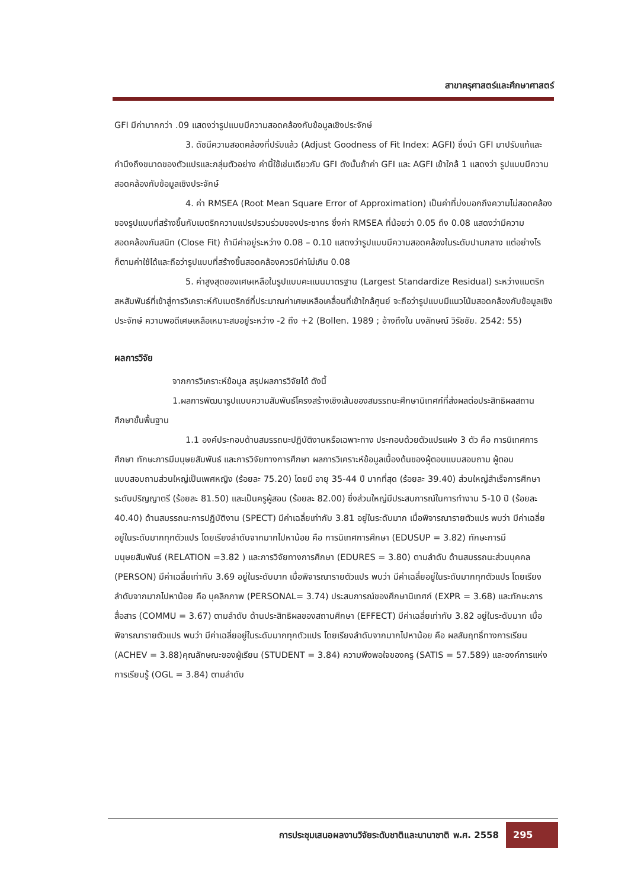สาขาครุศาสตร์และศึกษาศาสตร์
GFI มีค่ามากกว่า .09 แสดงว่ารูปแบบมีความสอดคล้องกับข้อมูลเชิงประจักษ์
3. ดัชนีความสอดคล้องที่ปรับแล้ว (Adjust Goodness of Fit Index: AGFI) ซึ่งนำ GFI มาปรับแก้และคำนึงถึงขนาดของตัวแปรและกลุ่มตัวอย่าง ค่านี้ใช้เช่นเดียวกับ GFI ดังนั้นถ้าค่า GFI และ AGFI เข้าใกล้ 1 แสดงว่า รูปแบบมีความสอดคล้องกับข้อมูลเชิงประจักษ์
4. ค่า RMSEA (Root Mean Square Error of Approximation) เป็นค่าที่บ่งบอกถึงความไม่สอดคล้องของรูปแบบที่สร้างขึ้นกับเมตริกความแปรปรวนร่วมของประชากร ซึ่งค่า RMSEA ที่น้อยว่า 0.05 ถึง 0.08 แสดงว่ามีความสอดคล้องกันสนิท (Close Fit) ถ้ามีค่าอยู่ระหว่าง 0.08 – 0.10 แสดงว่ารูปแบบมีความสอดคล้องในระดับปานกลาง แต่อย่างไรก็ตามค่าใช้ได้และถือว่ารูปแบบที่สร้างขึ้นสอดคล้องควรมีค่าไม่เกิน 0.08
5. ค่าสูงสุดของเศษเหลือในรูปแบบคะแนนมาตรฐาน (Largest Standardize Residual) ระหว่างแมตริกสหสัมพันธ์ที่เข้าสู่การวิเคราะห์กับเมตริกซ์ที่ประมาณค่าเศษเหลือเคลื่อนที่เข้าใกล้ศูนย์ จะถือว่ารูปแบบมีแนวโน้มสอดคล้องกับข้อมูลเชิงประจักษ์ ความพอดีเศษเหลือเหมาะสมอยู่ระหว่าง -2 ถึง +2 (Bollen. 1989 ; อ้างถึงใน นงลักษณ์ วิรัชชัย. 2542: 55)
ผลการวิจัย
จากการวิเคราะห์ข้อมูล สรุปผลการวิจัยได้ ดังนี้
1.ผลการพัฒนารูปแบบความสัมพันธ์โครงสร้างเชิงเส้นของสมรรถนะศึกษานิเทศก์ที่ส่งผลต่อประสิทธิผลสถานศึกษาขั้นพื้นฐาน
1.1 องค์ประกอบด้านสมรรถนะปฏิบัติงานหรือเฉพาะทาง ประกอบด้วยตัวแปรแฝง 3 ตัว คือ การนิเทศการศึกษา ทักษะการมีมนุษยสัมพันธ์ และการวิจัยทางการศึกษา ผลการวิเคราะห์ข้อมูลเบื้องต้นของผู้ตอบแบบสอบถาม ผู้ตอบแบบสอบถามส่วนใหญ่เป็นเพศหญิง (ร้อยละ 75.20) โดยมี อายุ 35-44 ปี มากที่สุด (ร้อยละ 39.40) ส่วนใหญ่สำเร็จการศึกษาระดับปริญญาตรี (ร้อยละ 81.50) และเป็นครูผู้สอน (ร้อยละ 82.00) ซึ่งส่วนใหญ่มีประสบการณ์ในการทำงาน 5-10 ปี (ร้อยละ 40.40) ด้านสมรรถนะการปฏิบัติงาน (SPECT) มีค่าเฉลี่ยเท่ากับ 3.81 อยู่ในระดับมาก เมื่อพิจารณารายตัวแปร พบว่า มีค่าเฉลี่ยอยู่ในระดับมากทุกตัวแปร โดยเรียงลำดับจากมากไปหาน้อย คือ การนิเทศการศึกษา (EDUSUP = 3.82) ทักษะการมีมนุษยสัมพันธ์ (RELATION =3.82 ) และการวิจัยทางการศึกษา (EDURES = 3.80) ตามลำดับ ด้านสมรรถนะส่วนบุคคล (PERSON) มีค่าเฉลี่ยเท่ากับ 3.69 อยู่ในระดับมาก เมื่อพิจารณารายตัวแปร พบว่า มีค่าเฉลี่ยอยู่ในระดับมากทุกตัวแปร โดยเรียงลำดับจากมากไปหาน้อย คือ บุคลิกภาพ (PERSONAL= 3.74) ประสบการณ์ของศึกษานิเทศก์ (EXPR = 3.68) และทักษะการสื่อสาร (COMMU = 3.67) ตามลำดับ ด้านประสิทธิผลของสถานศึกษา (EFFECT) มีค่าเฉลี่ยเท่ากับ 3.82 อยู่ในระดับมาก เมื่อพิจารณารายตัวแปร พบว่า มีค่าเฉลี่ยอยู่ในระดับมากทุกตัวแปร โดยเรียงลำดับจากมากไปหาน้อย คือ ผลสัมฤทธิ์ทางการเรียน (ACHEV = 3.88)คุณลักษณะของผู้เรียน (STUDENT = 3.84) ความพึงพอใจของครู (SATIS = 57.589) และองค์การแห่งการเรียนรู้ (OGL = 3.84) ตามลำดับ
การประชุมเสนอผลงานวิจัยระดับชาติและนานาชาติ พ.ศ. 2558
295